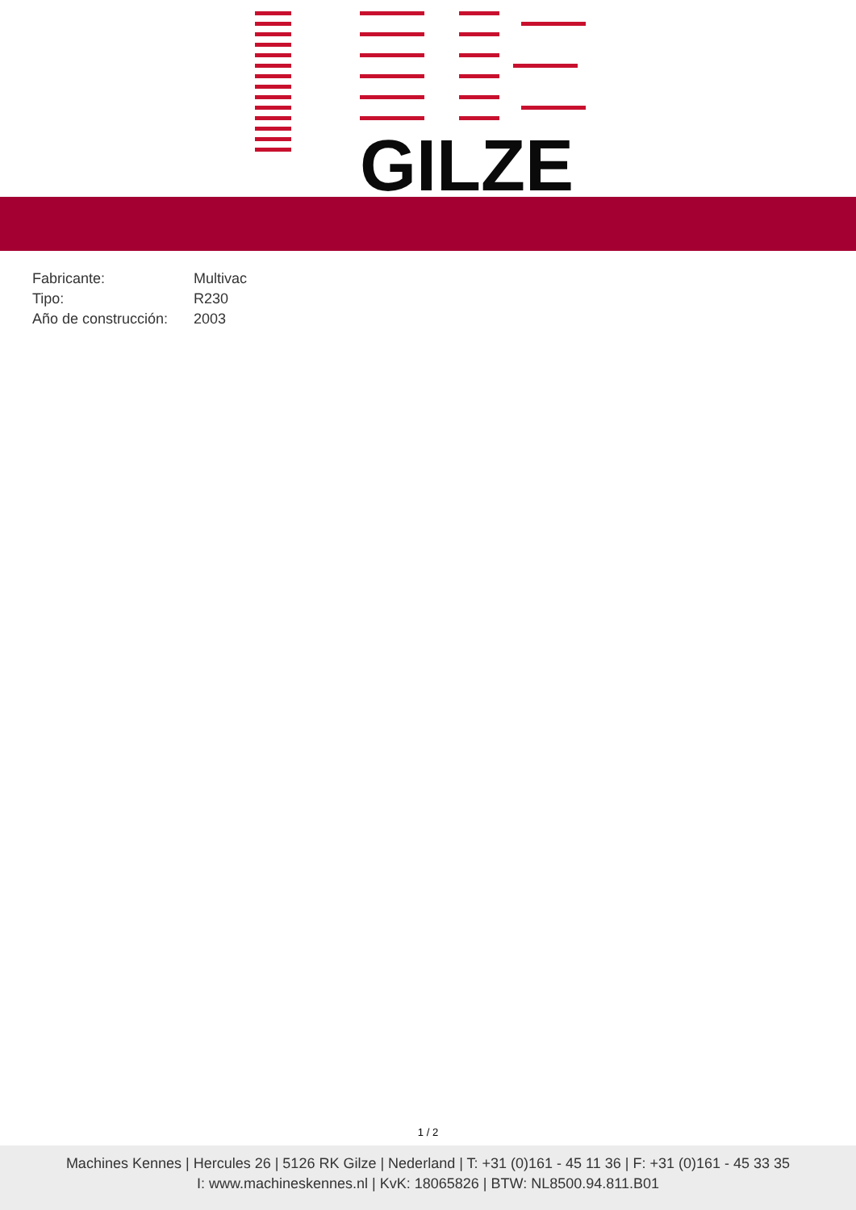GILZE
| Fabricante: | Multivac |
| Tipo: | R230 |
| Año de construcción: | 2003 |
1 / 2
Machines Kennes | Hercules 26 | 5126 RK Gilze | Nederland | T: +31 (0)161 - 45 11 36 | F: +31 (0)161 - 45 33 35
I: www.machineskennes.nl | KvK: 18065826 | BTW: NL8500.94.811.B01